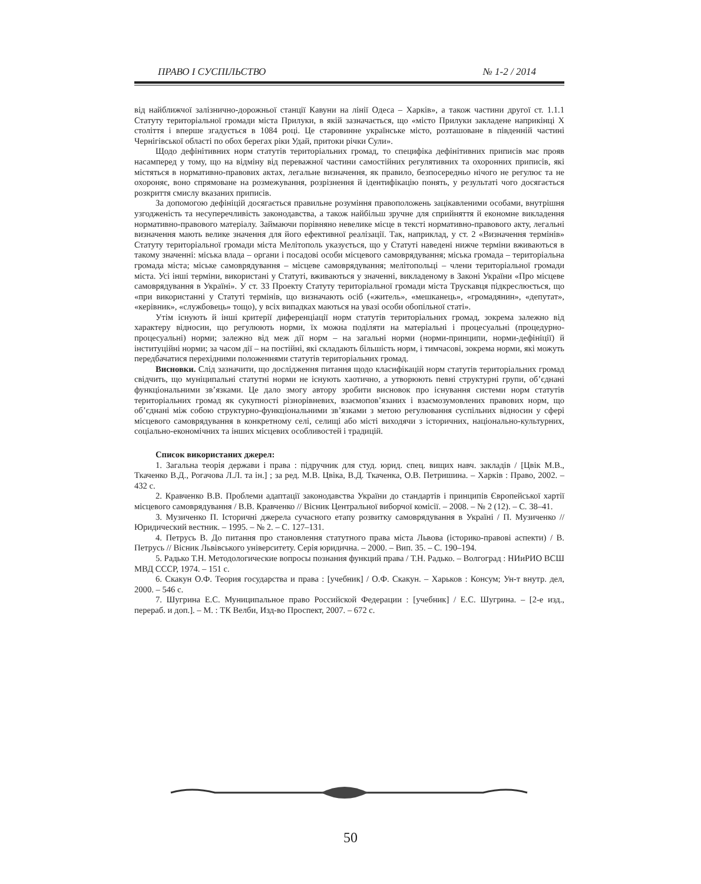ПРАВО І СУСПІЛЬСТВО № 1-2 / 2014
від найближчої залізнично-дорожньої станції Кавуни на лінії Одеса – Харків», а також частини другої ст. 1.1.1 Статуту територіальної громади міста Прилуки, в якій зазначається, що «місто Прилуки закладене наприкінці Х століття і вперше згадується в 1084 році. Це старовинне українське місто, розташоване в південній частині Чернігівської області по обох берегах ріки Удай, притоки річки Сули».
Щодо дефінітивних норм статутів територіальних громад, то специфіка дефінітивних приписів має прояв насамперед у тому, що на відміну від переважної частини самостійних регулятивних та охоронних приписів, які містяться в нормативно-правових актах, легальне визначення, як правило, безпосередньо нічого не регулює та не охороняє, воно спрямоване на розмежування, розрізнення й ідентифікацію понять, у результаті чого досягається розкриття смислу вказаних приписів.
За допомогою дефініцій досягається правильне розуміння правоположень зацікавленими особами, внутрішня узгодженість та несуперечливість законодавства, а також найбільш зручне для сприйняття й економне викладення нормативно-правового матеріалу. Займаючи порівняно невелике місце в тексті нормативно-правового акту, легальні визначення мають велике значення для його ефективної реалізації. Так, наприклад, у ст. 2 «Визначення термінів» Статуту територіальної громади міста Мелітополь указується, що у Статуті наведені нижче терміни вживаються в такому значенні: міська влада – органи і посадові особи місцевого самоврядування; міська громада – територіальна громада міста; міське самоврядування – місцеве самоврядування; мелітопольці – члени територіальної громади міста. Усі інші терміни, використані у Статуті, вживаються у значенні, викладеному в Законі України «Про місцеве самоврядування в Україні». У ст. 33 Проекту Статуту територіальної громади міста Трускавця підкреслюється, що «при використанні у Статуті термінів, що визначають осіб («житель», «мешканець», «громадянин», «депутат», «керівник», «службовець» тощо), у всіх випадках маються на увазі особи обопільної статі».
Утім існують й інші критерії диференціації норм статутів територіальних громад, зокрема залежно від характеру відносин, що регулюють норми, їх можна поділяти на матеріальні і процесуальні (процедурно-процесуальні) норми; залежно від меж дії норм – на загальні норми (норми-принципи, норми-дефініції) й інституційні норми; за часом дії – на постійні, які складають більшість норм, і тимчасові, зокрема норми, які можуть передбачатися перехідними положеннями статутів територіальних громад.
Висновки. Слід зазначити, що дослідження питання щодо класифікацій норм статутів територіальних громад свідчить, що муніципальні статутні норми не існують хаотично, а утворюють певні структурні групи, об’єднані функціональними зв’язками. Це дало змогу автору зробити висновок про існування системи норм статутів територіальних громад як сукупності різнорівневих, взаємопов’язаних і взаємозумовлених правових норм, що об’єднані між собою структурно-функціональними зв’язками з метою регулювання суспільних відносин у сфері місцевого самоврядування в конкретному селі, селищі або місті виходячи з історичних, національно-культурних, соціально-економічних та інших місцевих особливостей і традицій.
Список використаних джерел:
1. Загальна теорія держави і права : підручник для студ. юрид. спец. вищих навч. закладів / [Цвік М.В., Ткаченко В.Д., Рогачова Л.Л. та ін.] ; за ред. М.В. Цвіка, В.Д. Ткаченка, О.В. Петришина. – Харків : Право, 2002. – 432 с.
2. Кравченко В.В. Проблеми адаптації законодавства України до стандартів і принципів Європейської хартії місцевого самоврядування / В.В. Кравченко // Вісник Центральної виборчої комісії. – 2008. – № 2 (12). – С. 38–41.
3. Музиченко П. Історичні джерела сучасного етапу розвитку самоврядування в Україні / П. Музиченко // Юридический вестник. – 1995. – № 2. – С. 127–131.
4. Петрусь В. До питання про становлення статутного права міста Львова (історико-правові аспекти) / В. Петрусь // Вісник Львівського університету. Серія юридична. – 2000. – Вип. 35. – С. 190–194.
5. Радько Т.Н. Методологические вопросы познания функций права / Т.Н. Радько. – Волгоград : НИиРИО ВСШ МВД СССР, 1974. – 151 с.
6. Скакун О.Ф. Теория государства и права : [учебник] / О.Ф. Скакун. – Харьков : Консум; Ун-т внутр. дел, 2000. – 546 с.
7. Шугрина Е.С. Муниципальное право Российской Федерации : [учебник] / Е.С. Шугрина. – [2-е изд., перераб. и доп.]. – М. : ТК Велби, Изд-во Проспект, 2007. – 672 с.
50